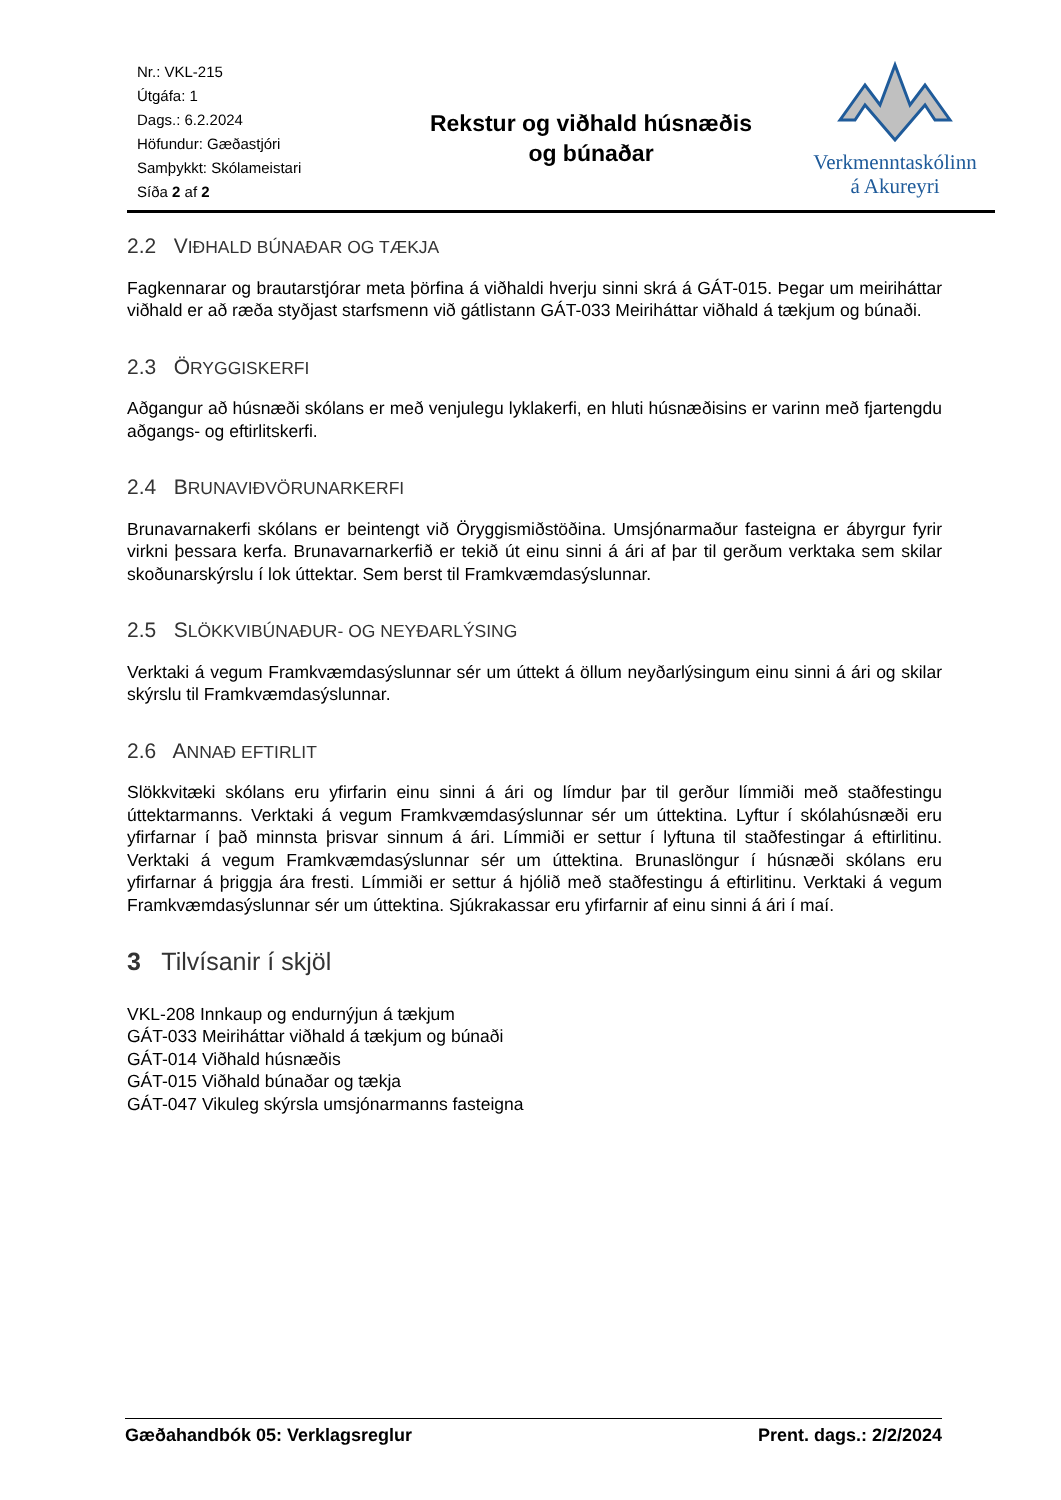Nr.: VKL-215
Útgáfa: 1
Dags.: 6.2.2024
Höfundur: Gæðastjóri
Samþykkt: Skólameistari
Síða 2 af 2
Rekstur og viðhald húsnæðis
og búnaðar
Verkmenntaskólinn
á Akureyri
2.2 VIÐHALD BÚNAÐAR OG TÆKJA
Fagkennarar og brautarstjórar meta þörfina á viðhaldi hverju sinni skrá á GÁT-015. Þegar um meiriháttar viðhald er að ræða styðjast starfsmenn við gátlistann GÁT-033 Meiriháttar viðhald á tækjum og búnaði.
2.3 ÖRYGGISKERFI
Aðgangur að húsnæði skólans er með venjulegu lyklakerfi, en hluti húsnæðisins er varinn með fjartengdu aðgangs- og eftirlitskerfi.
2.4 BRUNAVIÐVÖRUNARKERFI
Brunavarnakerfi skólans er beintengt við Öryggismiðstöðina. Umsjónarmaður fasteigna er ábyrgur fyrir virkni þessara kerfa. Brunavarnarkerfið er tekið út einu sinni á ári af þar til gerðum verktaka sem skilar skoðunarskýrslu í lok úttektar. Sem berst til Framkvæmdasýslunnar.
2.5 SLÖKKVIBÚNAÐUR- OG NEYÐARLÝSING
Verktaki á vegum Framkvæmdasýslunnar sér um úttekt á öllum neyðarlýsingum einu sinni á ári og skilar skýrslu til Framkvæmdasýslunnar.
2.6 ANNAÐ EFTIRLIT
Slökkvitæki skólans eru yfirfarin einu sinni á ári og límdur þar til gerður límmiði með staðfestingu úttektarmanns. Verktaki á vegum Framkvæmdasýslunnar sér um úttektina. Lyftur í skólahúsnæði eru yfirfarnar í það minnsta þrisvar sinnum á ári. Límmiði er settur í lyftuna til staðfestingar á eftirlitinu. Verktaki á vegum Framkvæmdasýslunnar sér um úttektina. Brunaslöngur í húsnæði skólans eru yfirfarnar á þriggja ára fresti. Límmiði er settur á hjólið með staðfestingu á eftirlitinu. Verktaki á vegum Framkvæmdasýslunnar sér um úttektina. Sjúkrakassar eru yfirfarnir af einu sinni á ári í maí.
3 Tilvísanir í skjöl
VKL-208 Innkaup og endurnýjun á tækjum
GÁT-033 Meiriháttar viðhald á tækjum og búnaði
GÁT-014 Viðhald húsnæðis
GÁT-015 Viðhald búnaðar og tækja
GÁT-047 Vikuleg skýrsla umsjónarmanns fasteigna
Gæðahandbók 05: Verklagsreglur Prent. dags.: 2/2/2024